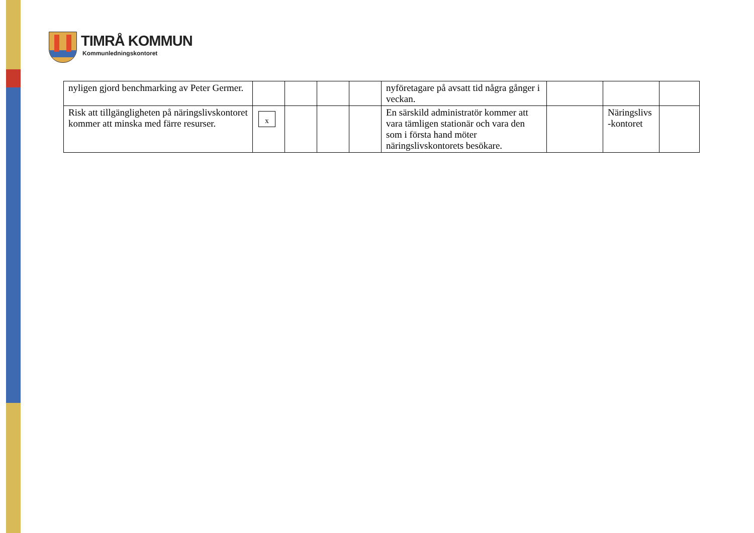TIMRÅ KOMMUN
Kommunledningskontoret
| nyligen gjord benchmarking av Peter Germer. | | | | | nyföretagare på avsatt tid några gånger i veckan. | | | |
| Risk att tillgängligheten på näringslivskontoret kommer att minska med färre resurser. | x | | | | En särskild administratör kommer att vara tämligen stationär och vara den som i första hand möter näringslivskontorets besökare. | | Näringslivs -kontoret | |